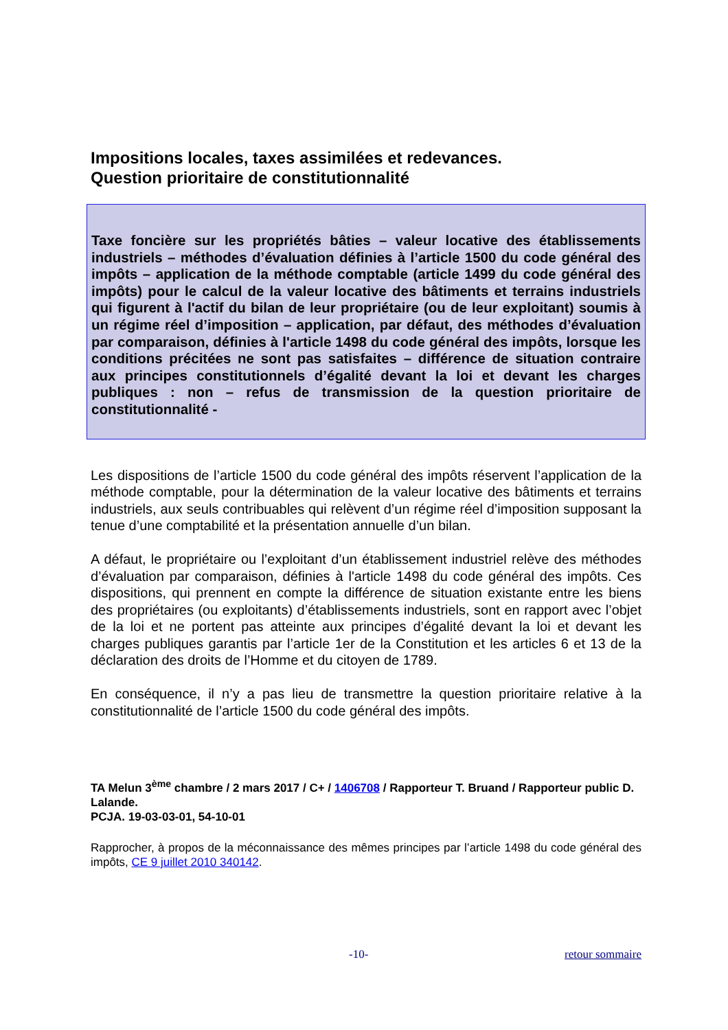Impositions locales, taxes assimilées et redevances.
Question prioritaire de constitutionnalité
Taxe foncière sur les propriétés bâties – valeur locative des établissements industriels – méthodes d’évaluation définies à l’article 1500 du code général des impôts – application de la méthode comptable (article 1499 du code général des impôts) pour le calcul de la valeur locative des bâtiments et terrains industriels qui figurent à l'actif du bilan de leur propriétaire (ou de leur exploitant) soumis à un régime réel d’imposition – application, par défaut, des méthodes d’évaluation par comparaison, définies à l'article 1498 du code général des impôts, lorsque les conditions précitées ne sont pas satisfaites – différence de situation contraire aux principes constitutionnels d’égalité devant la loi et devant les charges publiques : non – refus de transmission de la question prioritaire de constitutionnalité -
Les dispositions de l’article 1500 du code général des impôts réservent l’application de la méthode comptable, pour la détermination de la valeur locative des bâtiments et terrains industriels, aux seuls contribuables qui relèvent d’un régime réel d’imposition supposant la tenue d’une comptabilité et la présentation annuelle d’un bilan.
A défaut, le propriétaire ou l’exploitant d’un établissement industriel relève des méthodes d’évaluation par comparaison, définies à l'article 1498 du code général des impôts. Ces dispositions, qui prennent en compte la différence de situation existante entre les biens des propriétaires (ou exploitants) d’établissements industriels, sont en rapport avec l’objet de la loi et ne portent pas atteinte aux principes d’égalité devant la loi et devant les charges publiques garantis par l’article 1er de la Constitution et les articles 6 et 13 de la déclaration des droits de l’Homme et du citoyen de 1789.
En conséquence, il n’y a pas lieu de transmettre la question prioritaire relative à la constitutionnalité de l’article 1500 du code général des impôts.
TA Melun 3<sup>ème</sup> chambre / 2 mars 2017 / C+ / 1406708 / Rapporteur T. Bruand / Rapporteur public D. Lalande.
PCJA. 19-03-03-01, 54-10-01
Rapprocher, à propos de la méconnaissance des mêmes principes par l’article 1498 du code général des impôts, CE 9 juillet 2010 340142.
-10- retour sommaire